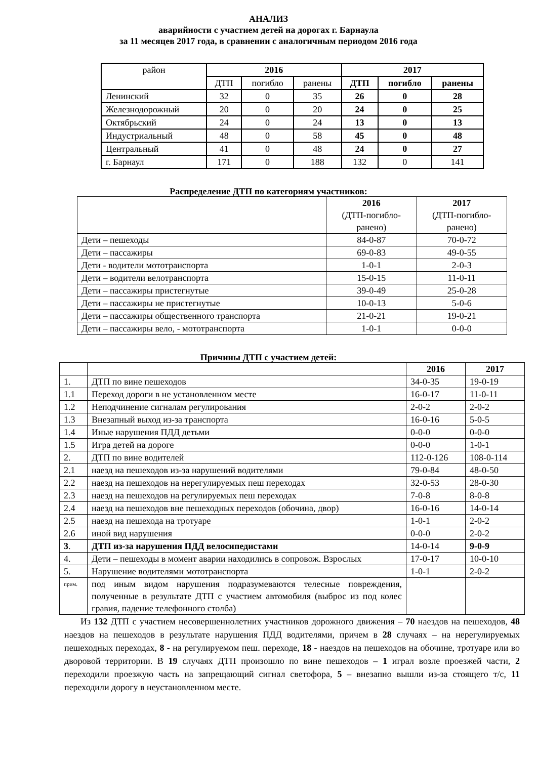АНАЛИЗ
аварийности с участием детей на дорогах г. Барнаула
за 11 месяцев 2017 года, в сравнении с аналогичным периодом 2016 года
| район | 2016 | | | 2017 | | |
| --- | --- | --- | --- | --- | --- | --- |
| | ДТП | погибло | ранены | ДТП | погибло | ранены |
| Ленинский | 32 | 0 | 35 | 26 | 0 | 28 |
| Железнодорожный | 20 | 0 | 20 | 24 | 0 | 25 |
| Октябрьский | 24 | 0 | 24 | 13 | 0 | 13 |
| Индустриальный | 48 | 0 | 58 | 45 | 0 | 48 |
| Центральный | 41 | 0 | 48 | 24 | 0 | 27 |
| г. Барнаул | 171 | 0 | 188 | 132 | 0 | 141 |
Распределение ДТП по категориям участников:
| | 2016 (ДТП-погибло- ранено) | 2017 (ДТП-погибло- ранено) |
| Дети – пешеходы | 84-0-87 | 70-0-72 |
| Дети – пассажиры | 69-0-83 | 49-0-55 |
| Дети - водители мототранспорта | 1-0-1 | 2-0-3 |
| Дети – водители велотранспорта | 15-0-15 | 11-0-11 |
| Дети – пассажиры пристегнутые | 39-0-49 | 25-0-28 |
| Дети – пассажиры не пристегнутые | 10-0-13 | 5-0-6 |
| Дети – пассажиры общественного транспорта | 21-0-21 | 19-0-21 |
| Дети – пассажиры вело, - мототранспорта | 1-0-1 | 0-0-0 |
Причины ДТП с участием детей:
| | | 2016 | 2017 |
| 1. | ДТП по вине пешеходов | 34-0-35 | 19-0-19 |
| 1.1 | Переход дороги в не установленном месте | 16-0-17 | 11-0-11 |
| 1.2 | Неподчинение сигналам регулирования | 2-0-2 | 2-0-2 |
| 1.3 | Внезапный выход из-за транспорта | 16-0-16 | 5-0-5 |
| 1.4 | Иные нарушения ПДД детьми | 0-0-0 | 0-0-0 |
| 1.5 | Игра детей на дороге | 0-0-0 | 1-0-1 |
| 2. | ДТП по вине водителей | 112-0-126 | 108-0-114 |
| 2.1 | наезд на пешеходов из-за нарушений водителями | 79-0-84 | 48-0-50 |
| 2.2 | наезд на пешеходов на нерегулируемых пеш переходах | 32-0-53 | 28-0-30 |
| 2.3 | наезд на пешеходов на регулируемых пеш переходах | 7-0-8 | 8-0-8 |
| 2.4 | наезд на пешеходов вне пешеходных переходов (обочина, двор) | 16-0-16 | 14-0-14 |
| 2.5 | наезд на пешехода на тротуаре | 1-0-1 | 2-0-2 |
| 2.6 | иной вид нарушения | 0-0-0 | 2-0-2 |
| 3 . | ДТП из-за нарушения ПДД велосипедистами | 14-0-14 | 9-0-9 |
| 4. | Дети – пешеходы в момент аварии находились в сопровож. Взрослых | 17-0-17 | 10-0-10 |
| 5. | Нарушение водителями мототранспорта | 1-0-1 | 2-0-2 |
| прим. | под иным видом нарушения подразумеваются телесные повреждения, полученные в результате ДТП с участием автомобиля (выброс из под колес гравия, падение телефонного столба) | | |
Из 132 ДТП с участием несовершеннолетних участников дорожного движения – 70 наездов на пешеходов, 48 наездов на пешеходов в результате нарушения ПДД водителями, причем в 28 случаях – на нерегулируемых пешеходных переходах, 8 - на регулируемом пеш. переходе, 18 - наездов на пешеходов на обочине, тротуаре или во дворовой территории. В 19 случаях ДТП произошло по вине пешеходов – 1 играл возле проезжей части, 2 переходили проезжую часть на запрещающий сигнал светофора, 5 – внезапно вышли из-за стоящего т/с, 11 переходили дорогу в неустановленном месте.